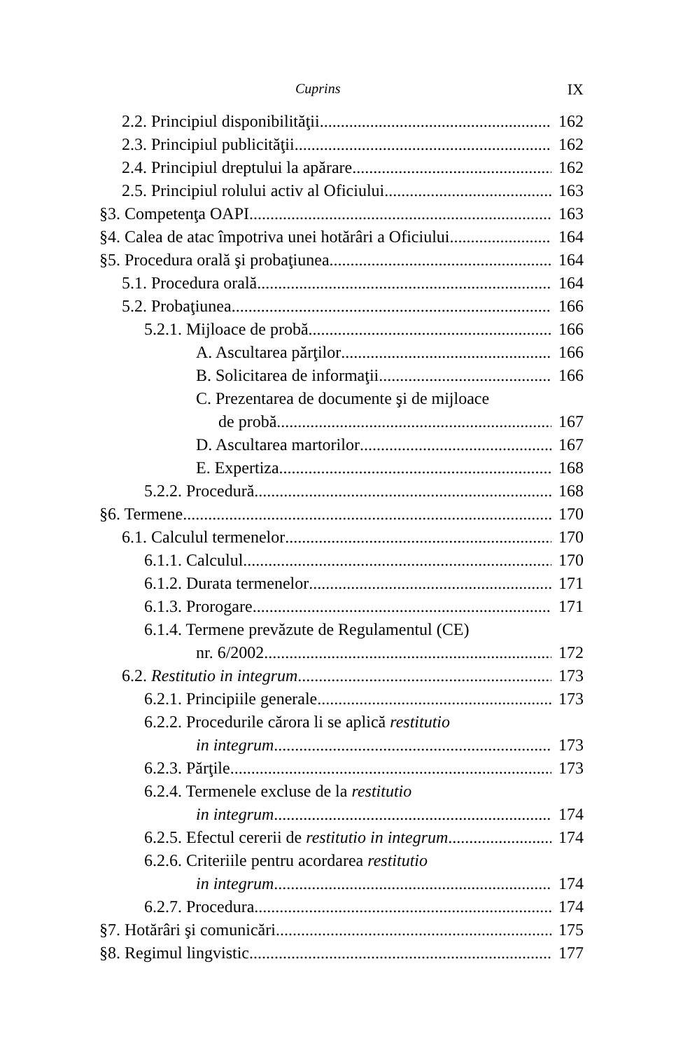Cuprins IX
2.2. Principiul disponibilităţii 162
2.3. Principiul publicităţii 162
2.4. Principiul dreptului la apărare 162
2.5. Principiul rolului activ al Oficiului 163
§3. Competenţa OAPI 163
§4. Calea de atac împotriva unei hotărâri a Oficiului 164
§5. Procedura orală şi probaţiunea 164
5.1. Procedura orală 164
5.2. Probaţiunea 166
5.2.1. Mijloace de probă 166
A. Ascultarea părţilor 166
B. Solicitarea de informaţii 166
C. Prezentarea de documente şi de mijloace
de probă 167
D. Ascultarea martorilor 167
E. Expertiza 168
5.2.2. Procedură 168
§6. Termene 170
6.1. Calculul termenelor 170
6.1.1. Calculul 170
6.1.2. Durata termenelor 171
6.1.3. Prorogare 171
6.1.4. Termene prevăzute de Regulamentul (CE)
nr. 6/2002 172
6.2. Restitutio in integrum 173
6.2.1. Principiile generale 173
6.2.2. Procedurile cărora li se aplică restitutio
in integrum 173
6.2.3. Părţile 173
6.2.4. Termenele excluse de la restitutio
in integrum 174
6.2.5. Efectul cererii de restitutio in integrum 174
6.2.6. Criteriile pentru acordarea restitutio
in integrum 174
6.2.7. Procedura 174
§7. Hotărâri şi comunicări 175
§8. Regimul lingvistic 177